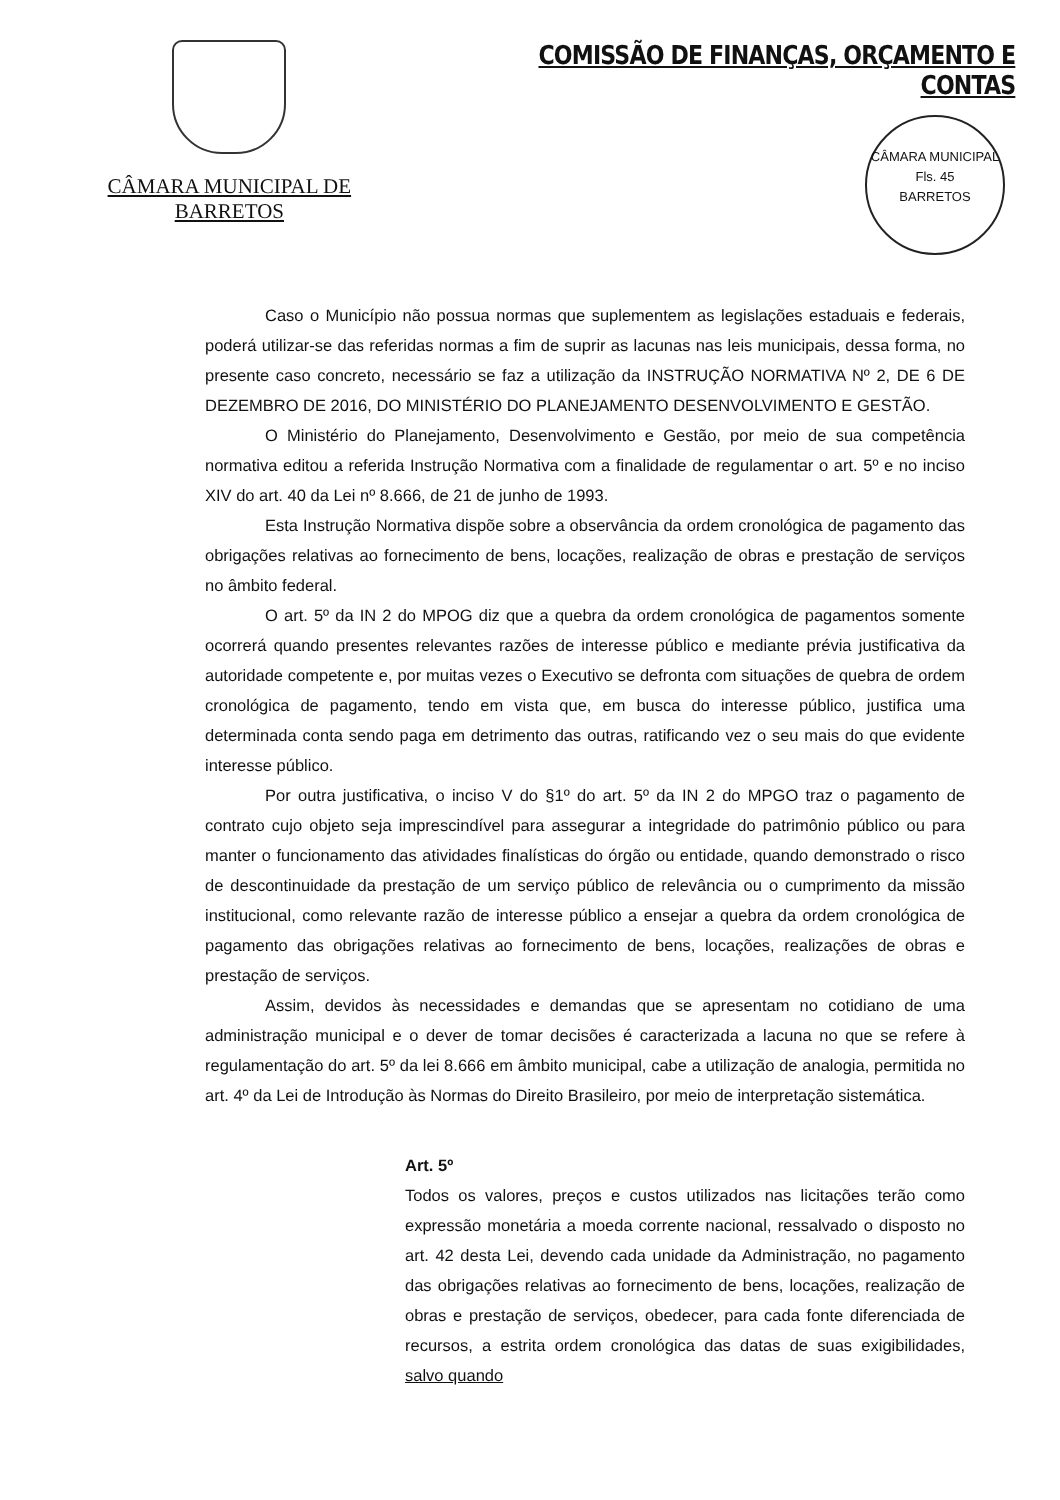CÂMARA MUNICIPAL DE BARRETOS
COMISSÃO DE FINANÇAS, ORÇAMENTO E CONTAS
CÂMARA MUNICIPAL
Fls. 45
BARRETOS
Caso o Município não possua normas que suplementem as legislações estaduais e federais, poderá utilizar-se das referidas normas a fim de suprir as lacunas nas leis municipais, dessa forma, no presente caso concreto, necessário se faz a utilização da INSTRUÇÃO NORMATIVA Nº 2, DE 6 DE DEZEMBRO DE 2016, DO MINISTÉRIO DO PLANEJAMENTO DESENVOLVIMENTO E GESTÃO.
O Ministério do Planejamento, Desenvolvimento e Gestão, por meio de sua competência normativa editou a referida Instrução Normativa com a finalidade de regulamentar o art. 5º e no inciso XIV do art. 40 da Lei nº 8.666, de 21 de junho de 1993.
Esta Instrução Normativa dispõe sobre a observância da ordem cronológica de pagamento das obrigações relativas ao fornecimento de bens, locações, realização de obras e prestação de serviços no âmbito federal.
O art. 5º da IN 2 do MPOG diz que a quebra da ordem cronológica de pagamentos somente ocorrerá quando presentes relevantes razões de interesse público e mediante prévia justificativa da autoridade competente e, por muitas vezes o Executivo se defronta com situações de quebra de ordem cronológica de pagamento, tendo em vista que, em busca do interesse público, justifica uma determinada conta sendo paga em detrimento das outras, ratificando vez o seu mais do que evidente interesse público.
Por outra justificativa, o inciso V do §1º do art. 5º da IN 2 do MPGO traz o pagamento de contrato cujo objeto seja imprescindível para assegurar a integridade do patrimônio público ou para manter o funcionamento das atividades finalísticas do órgão ou entidade, quando demonstrado o risco de descontinuidade da prestação de um serviço público de relevância ou o cumprimento da missão institucional, como relevante razão de interesse público a ensejar a quebra da ordem cronológica de pagamento das obrigações relativas ao fornecimento de bens, locações, realizações de obras e prestação de serviços.
Assim, devidos às necessidades e demandas que se apresentam no cotidiano de uma administração municipal e o dever de tomar decisões é caracterizada a lacuna no que se refere à regulamentação do art. 5º da lei 8.666 em âmbito municipal, cabe a utilização de analogia, permitida no art. 4º da Lei de Introdução às Normas do Direito Brasileiro, por meio de interpretação sistemática.
Art. 5º
Todos os valores, preços e custos utilizados nas licitações terão como expressão monetária a moeda corrente nacional, ressalvado o disposto no art. 42 desta Lei, devendo cada unidade da Administração, no pagamento das obrigações relativas ao fornecimento de bens, locações, realização de obras e prestação de serviços, obedecer, para cada fonte diferenciada de recursos, a estrita ordem cronológica das datas de suas exigibilidades, salvo quando